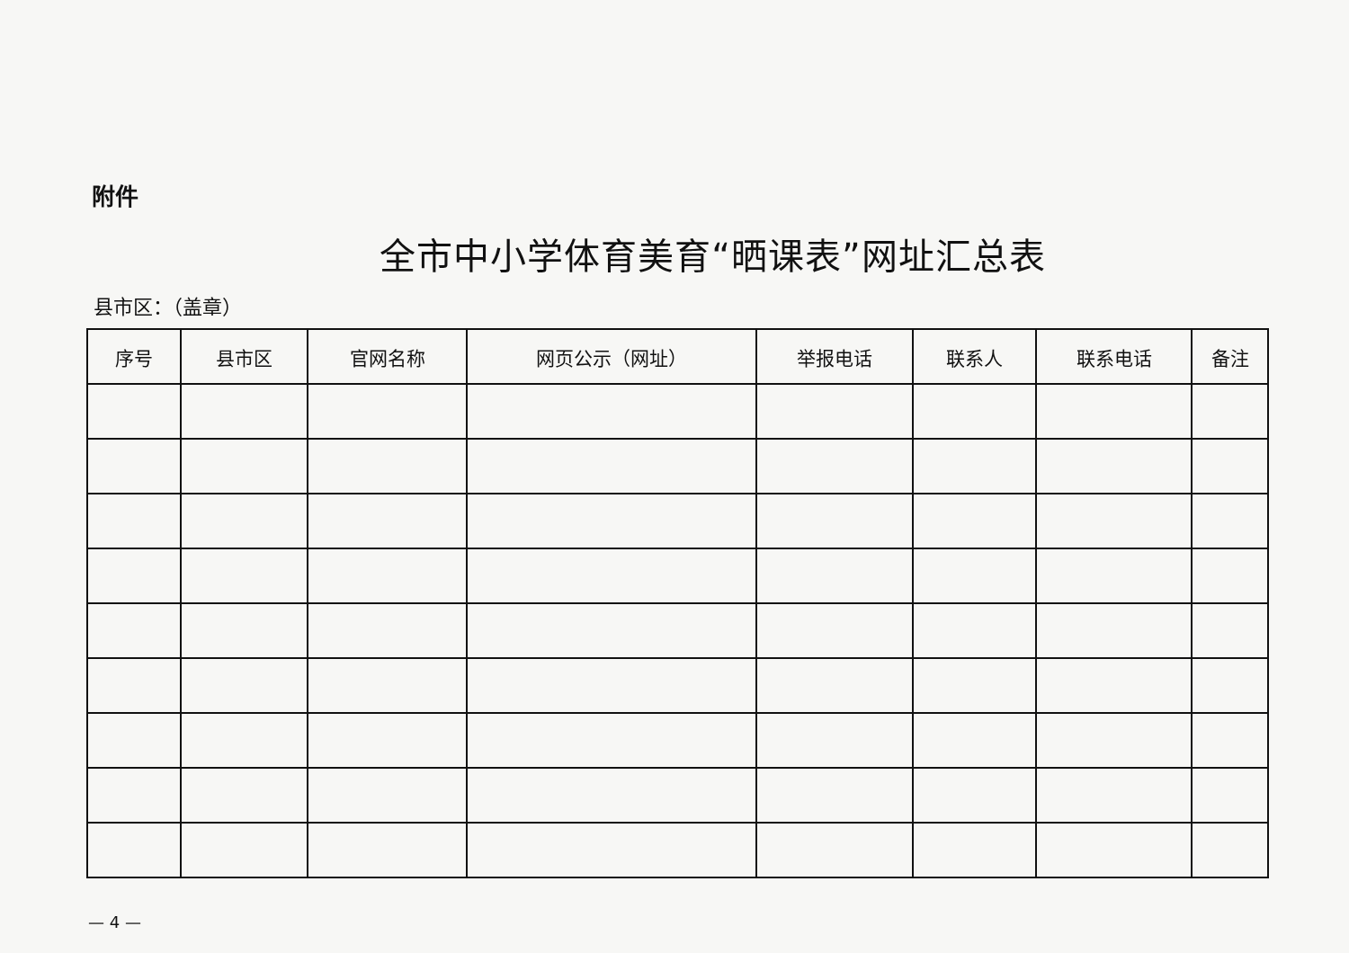附件
全市中小学体育美育“晒课表”网址汇总表
县市区：（盖章）
| 序号 | 县市区 | 官网名称 | 网页公示（网址） | 举报电话 | 联系人 | 联系电话 | 备注 |
| --- | --- | --- | --- | --- | --- | --- | --- |
— 4 —